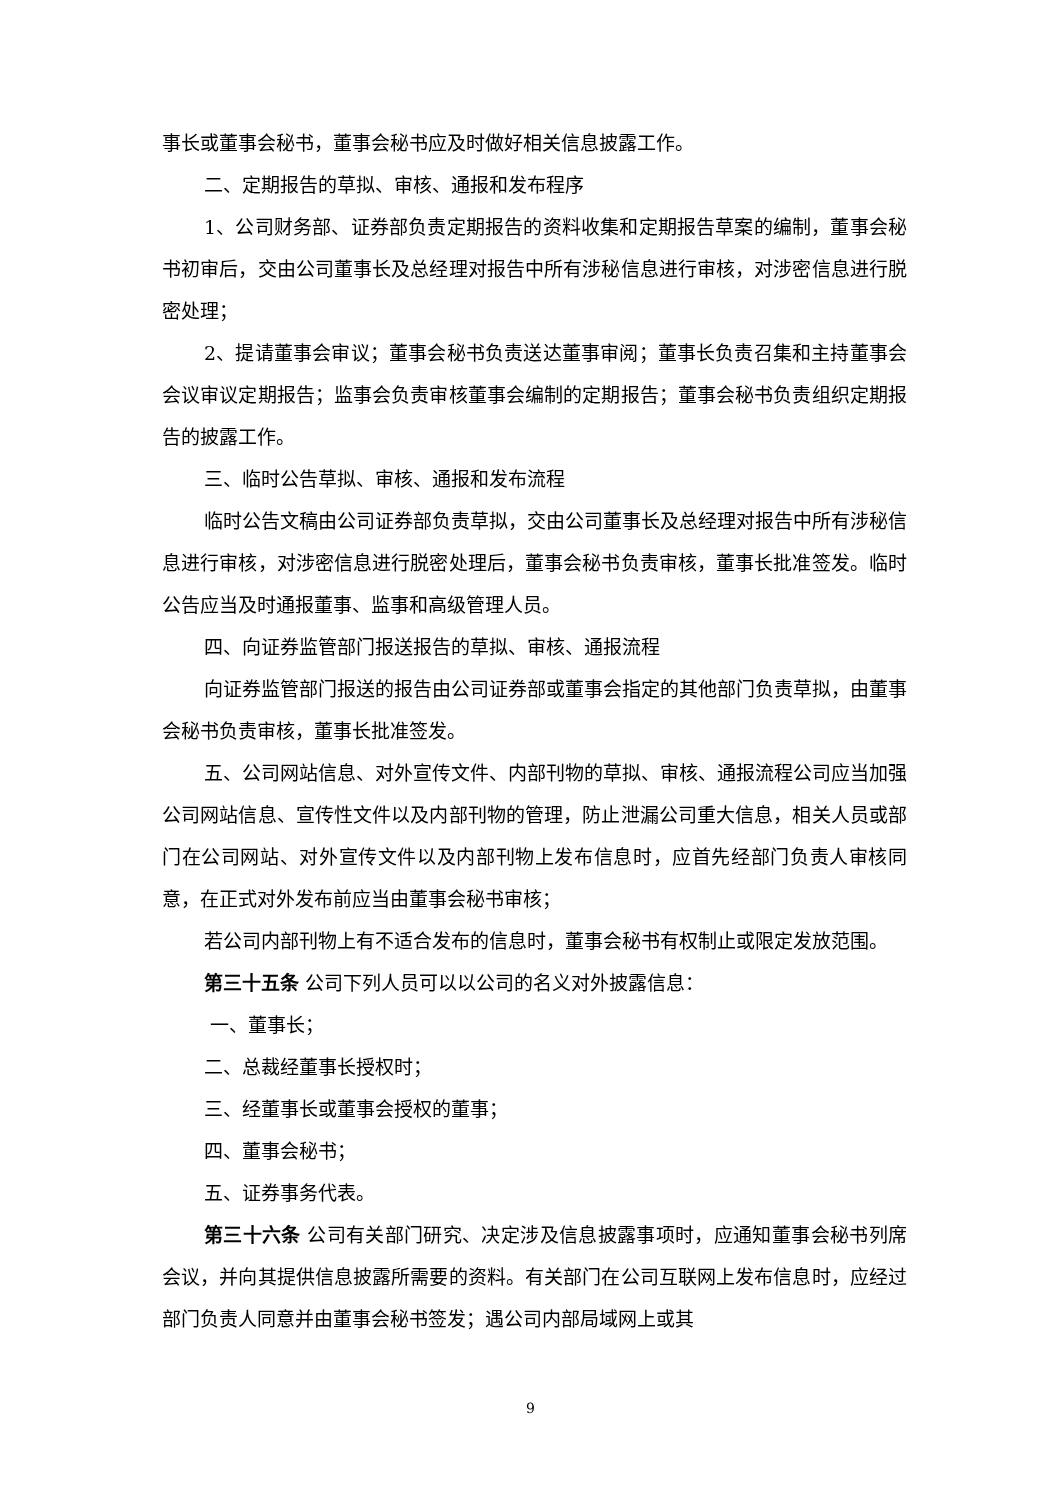事长或董事会秘书，董事会秘书应及时做好相关信息披露工作。
二、定期报告的草拟、审核、通报和发布程序
1、公司财务部、证券部负责定期报告的资料收集和定期报告草案的编制，董事会秘书初审后，交由公司董事长及总经理对报告中所有涉秘信息进行审核，对涉密信息进行脱密处理；
2、提请董事会审议；董事会秘书负责送达董事审阅；董事长负责召集和主持董事会会议审议定期报告；监事会负责审核董事会编制的定期报告；董事会秘书负责组织定期报告的披露工作。
三、临时公告草拟、审核、通报和发布流程
临时公告文稿由公司证券部负责草拟，交由公司董事长及总经理对报告中所有涉秘信息进行审核，对涉密信息进行脱密处理后，董事会秘书负责审核，董事长批准签发。临时公告应当及时通报董事、监事和高级管理人员。
四、向证券监管部门报送报告的草拟、审核、通报流程
向证券监管部门报送的报告由公司证券部或董事会指定的其他部门负责草拟，由董事会秘书负责审核，董事长批准签发。
五、公司网站信息、对外宣传文件、内部刊物的草拟、审核、通报流程公司应当加强公司网站信息、宣传性文件以及内部刊物的管理，防止泄漏公司重大信息，相关人员或部门在公司网站、对外宣传文件以及内部刊物上发布信息时，应首先经部门负责人审核同意，在正式对外发布前应当由董事会秘书审核；
若公司内部刊物上有不适合发布的信息时，董事会秘书有权制止或限定发放范围。
第三十五条 公司下列人员可以以公司的名义对外披露信息：
一、董事长；
二、总裁经董事长授权时；
三、经董事长或董事会授权的董事；
四、董事会秘书；
五、证券事务代表。
第三十六条 公司有关部门研究、决定涉及信息披露事项时，应通知董事会秘书列席会议，并向其提供信息披露所需要的资料。有关部门在公司互联网上发布信息时，应经过部门负责人同意并由董事会秘书签发；遇公司内部局域网上或其
9